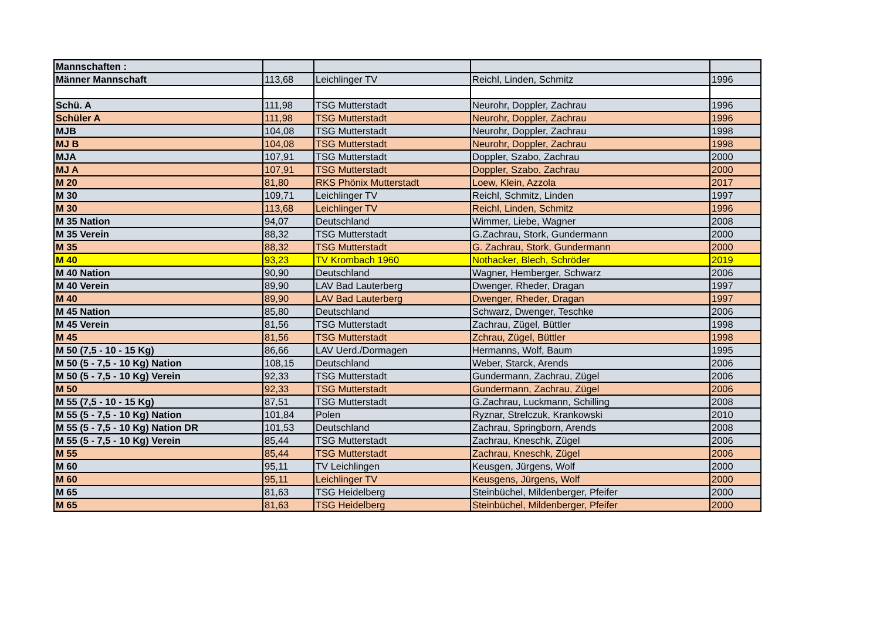| Mannschaften : | | | | |
| Männer Mannschaft | 113,68 | Leichlinger TV | Reichl, Linden, Schmitz | 1996 |
| Schü. A | 111,98 | TSG Mutterstadt | Neurohr, Doppler, Zachrau | 1996 |
| Schüler A | 111,98 | TSG Mutterstadt | Neurohr, Doppler, Zachrau | 1996 |
| MJB | 104,08 | TSG Mutterstadt | Neurohr, Doppler, Zachrau | 1998 |
| MJ B | 104,08 | TSG Mutterstadt | Neurohr, Doppler, Zachrau | 1998 |
| MJA | 107,91 | TSG Mutterstadt | Doppler, Szabo, Zachrau | 2000 |
| MJ A | 107,91 | TSG Mutterstadt | Doppler, Szabo, Zachrau | 2000 |
| M 20 | 81,80 | RKS Phönix Mutterstadt | Loew, Klein, Azzola | 2017 |
| M 30 | 109,71 | Leichlinger TV | Reichl, Schmitz, Linden | 1997 |
| M 30 | 113,68 | Leichlinger TV | Reichl, Linden, Schmitz | 1996 |
| M 35 Nation | 94,07 | Deutschland | Wimmer, Liebe, Wagner | 2008 |
| M 35 Verein | 88,32 | TSG Mutterstadt | G.Zachrau, Stork, Gundermann | 2000 |
| M 35 | 88,32 | TSG Mutterstadt | G. Zachrau, Stork, Gundermann | 2000 |
| M 40 | 93,23 | TV Krombach 1960 | Nothacker, Blech, Schröder | 2019 |
| M 40 Nation | 90,90 | Deutschland | Wagner, Hemberger, Schwarz | 2006 |
| M 40 Verein | 89,90 | LAV Bad Lauterberg | Dwenger, Rheder, Dragan | 1997 |
| M 40 | 89,90 | LAV Bad Lauterberg | Dwenger, Rheder, Dragan | 1997 |
| M 45 Nation | 85,80 | Deutschland | Schwarz, Dwenger, Teschke | 2006 |
| M 45 Verein | 81,56 | TSG Mutterstadt | Zachrau, Zügel, Büttler | 1998 |
| M 45 | 81,56 | TSG Mutterstadt | Zchrau, Zügel, Büttler | 1998 |
| M 50 (7,5 - 10 - 15 Kg) | 86,66 | LAV Uerd./Dormagen | Hermanns, Wolf, Baum | 1995 |
| M 50 (5 - 7,5 - 10 Kg) Nation | 108,15 | Deutschland | Weber, Starck, Arends | 2006 |
| M 50 (5 - 7,5 - 10 Kg) Verein | 92,33 | TSG Mutterstadt | Gundermann, Zachrau, Zügel | 2006 |
| M 50 | 92,33 | TSG Mutterstadt | Gundermann, Zachrau, Zügel | 2006 |
| M 55 (7,5 - 10 - 15 Kg) | 87,51 | TSG Mutterstadt | G.Zachrau, Luckmann, Schilling | 2008 |
| M 55 (5 - 7,5 - 10 Kg) Nation | 101,84 | Polen | Ryznar, Strelczuk, Krankowski | 2010 |
| M 55 (5 - 7,5 - 10 Kg) Nation DR | 101,53 | Deutschland | Zachrau, Springborn, Arends | 2008 |
| M 55 (5 - 7,5 - 10 Kg) Verein | 85,44 | TSG Mutterstadt | Zachrau, Kneschk, Zügel | 2006 |
| M 55 | 85,44 | TSG Mutterstadt | Zachrau, Kneschk, Zügel | 2006 |
| M 60 | 95,11 | TV Leichlingen | Keusgen, Jürgens, Wolf | 2000 |
| M 60 | 95,11 | Leichlinger TV | Keusgens, Jürgens, Wolf | 2000 |
| M 65 | 81,63 | TSG Heidelberg | Steinbüchel, Mildenberger, Pfeifer | 2000 |
| M 65 | 81,63 | TSG Heidelberg | Steinbüchel, Mildenberger, Pfeifer | 2000 |